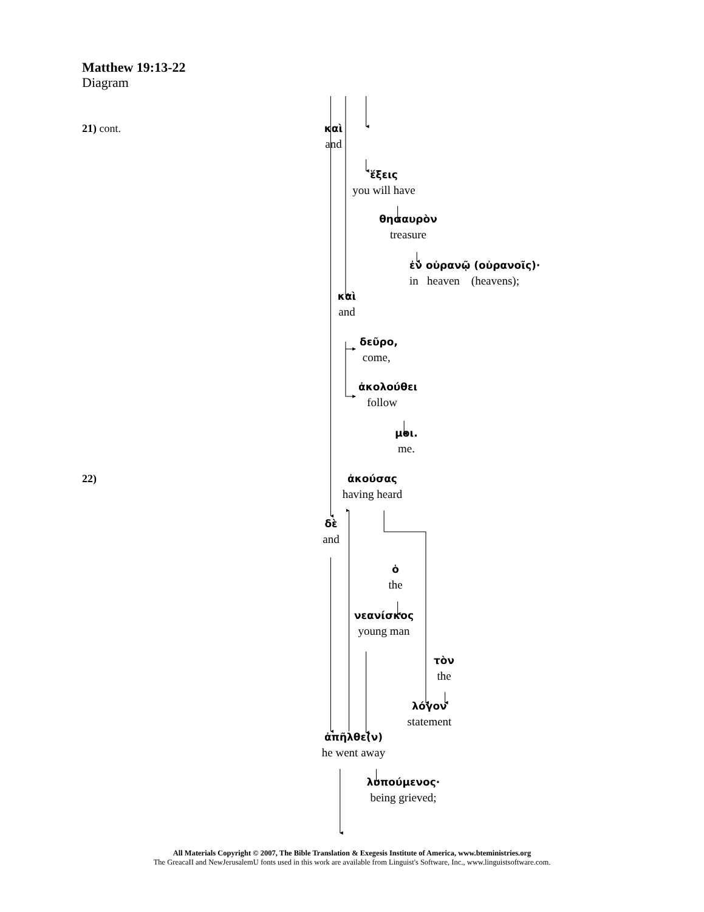Matthew 19:13-22
Diagram
21) cont. καὶ
and
ἕξεις
you will have
θησαυρὸν
treasure
ἐν οὐρανῷ (οὐρανοῖς)·
in heaven (heavens);
καὶ
and
δεῦρο,
come,
ἀκολούθει
follow
μοι.
me.
22) ἀκούσας
having heard
δὲ
and
ὁ
the
νεανίσκος
young man
τὸν
the
λόγον
statement
ἀπῆλθε(ν)
he went away
λυπούμενος·
being grieved;
All Materials Copyright © 2007, The Bible Translation & Exegesis Institute of America, www.bteministries.org
The GreacaII and NewJerusalemU fonts used in this work are available from Linguist's Software, Inc., www.linguistsoftware.com.